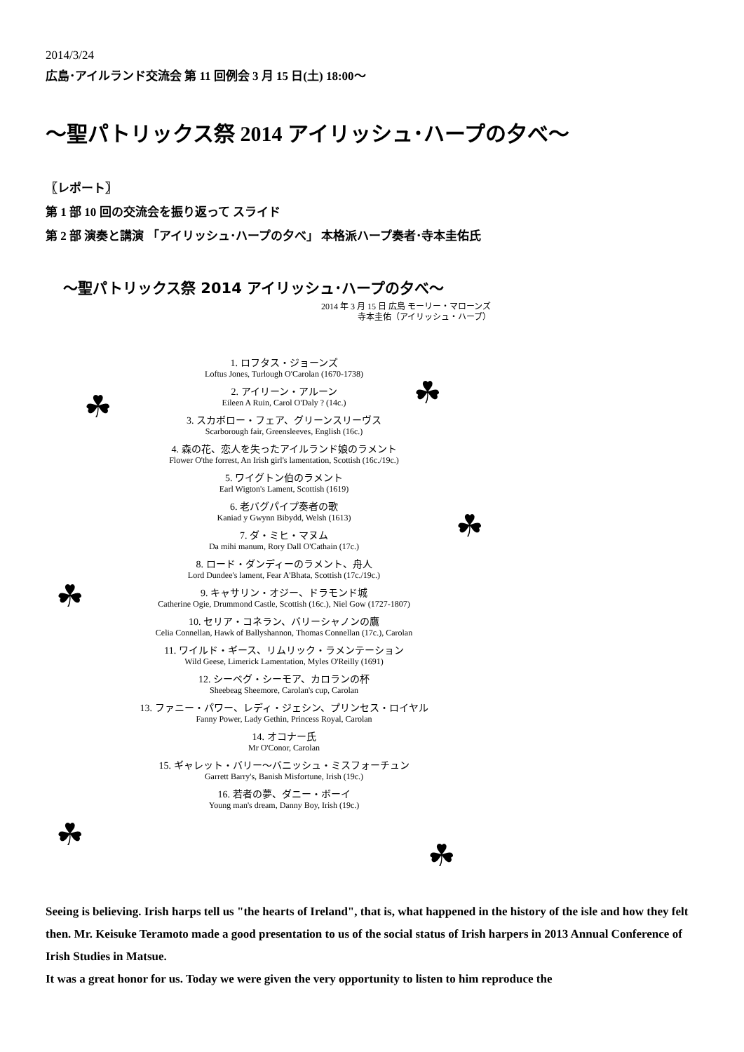2014/3/24
広島･アイルランド交流会 第 11 回例会 3 月 15 日(土) 18:00〜
〜聖パトリックス祭 2014 アイリッシュ･ハープの夕べ〜
〖レポート〗
第 1 部 10 回の交流会を振り返って スライド
第 2 部 演奏と講演 「アイリッシュ･ハープの夕べ」 本格派ハープ奏者･寺本圭佑氏
☘ ☘
☘
☘
☘
☘
〜聖パトリックス祭 2014 アイリッシュ･ハープの夕べ〜
2014 年 3 月 15 日 広島 モーリー・マローンズ
寺本圭佑（アイリッシュ・ハープ）
1. ロフタス・ジョーンズ
Loftus Jones, Turlough O'Carolan (1670-1738)
2. アイリーン・アルーン
Eileen A Ruin, Carol O'Daly ? (14c.)
3. スカボロー・フェア、グリーンスリーヴス
Scarborough fair, Greensleeves, English (16c.)
4. 森の花、恋人を失ったアイルランド娘のラメント
Flower O'the forrest, An Irish girl's lamentation, Scottish (16c./19c.)
5. ワイグトン伯のラメント
Earl Wigton's Lament, Scottish (1619)
6. 老バグパイプ奏者の歌
Kaniad y Gwynn Bibydd, Welsh (1613)
7. ダ・ミヒ・マヌム
Da mihi manum, Rory Dall O'Cathain (17c.)
8. ロード・ダンディーのラメント、舟人
Lord Dundee's lament, Fear A'Bhata, Scottish (17c./19c.)
9. キャサリン・オジー、ドラモンド城
Catherine Ogie, Drummond Castle, Scottish (16c.), Niel Gow (1727-1807)
10. セリア・コネラン、バリーシャノンの鷹
Celia Connellan, Hawk of Ballyshannon, Thomas Connellan (17c.), Carolan
11. ワイルド・ギース、リムリック・ラメンテーション
Wild Geese, Limerick Lamentation, Myles O'Reilly (1691)
12. シーベグ・シーモア、カロランの杯
Sheebeag Sheemore, Carolan's cup, Carolan
13. ファニー・パワー、レディ・ジェシン、プリンセス・ロイヤル
Fanny Power, Lady Gethin, Princess Royal, Carolan
14. オコナー氏
Mr O'Conor, Carolan
15. ギャレット・バリー〜バニッシュ・ミスフォーチュン
Garrett Barry's, Banish Misfortune, Irish (19c.)
16. 若者の夢、ダニー・ボーイ
Young man's dream, Danny Boy, Irish (19c.)
Seeing is believing. Irish harps tell us "the hearts of Ireland", that is, what happened in the history of the isle and how they felt then. Mr. Keisuke Teramoto made a good presentation to us of the social status of Irish harpers in 2013 Annual Conference of Irish Studies in Matsue.
It was a great honor for us. Today we were given the very opportunity to listen to him reproduce the